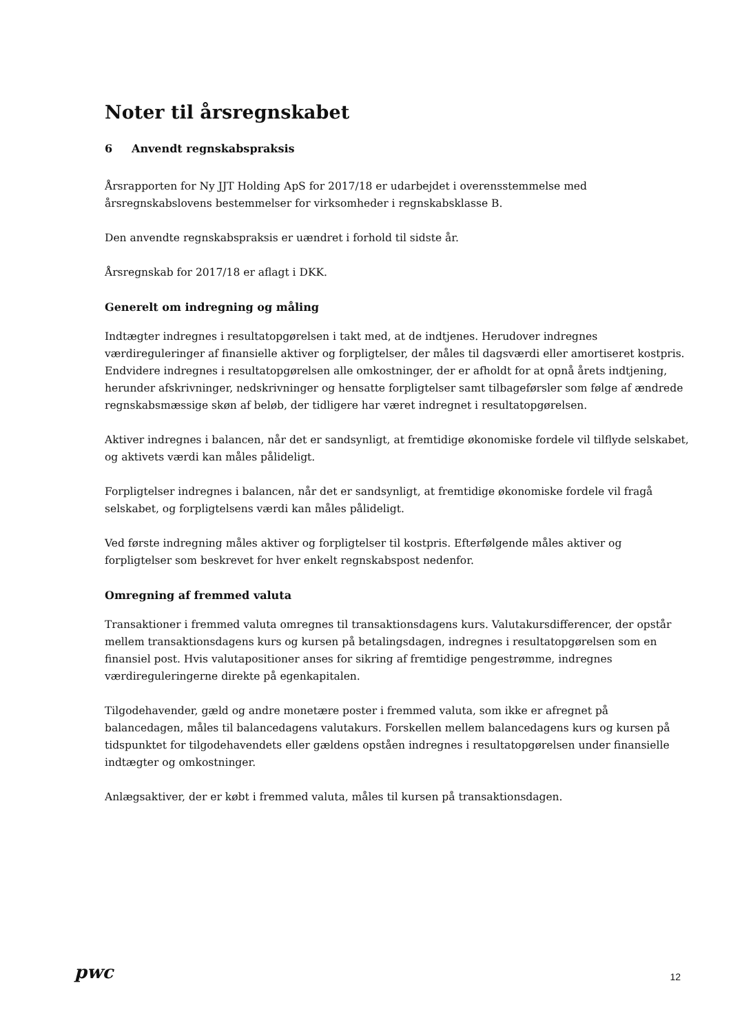Noter til årsregnskabet
6 Anvendt regnskabspraksis
Årsrapporten for Ny JJT Holding ApS for 2017/18 er udarbejdet i overensstemmelse med årsregnskabslovens bestemmelser for virksomheder i regnskabsklasse B.
Den anvendte regnskabspraksis er uændret i forhold til sidste år.
Årsregnskab for 2017/18 er aflagt i DKK.
Generelt om indregning og måling
Indtægter indregnes i resultatopgørelsen i takt med, at de indtjenes. Herudover indregnes værdireguleringer af finansielle aktiver og forpligtelser, der måles til dagsværdi eller amortiseret kostpris. Endvidere indregnes i resultatopgørelsen alle omkostninger, der er afholdt for at opnå årets indtjening, herunder afskrivninger, nedskrivninger og hensatte forpligtelser samt tilbageførsler som følge af ændrede regnskabsmæssige skøn af beløb, der tidligere har været indregnet i resultatopgørelsen.
Aktiver indregnes i balancen, når det er sandsynligt, at fremtidige økonomiske fordele vil tilflyde selskabet, og aktivets værdi kan måles pålideligt.
Forpligtelser indregnes i balancen, når det er sandsynligt, at fremtidige økonomiske fordele vil fragå selskabet, og forpligtelsens værdi kan måles pålideligt.
Ved første indregning måles aktiver og forpligtelser til kostpris. Efterfølgende måles aktiver og forpligtelser som beskrevet for hver enkelt regnskabspost nedenfor.
Omregning af fremmed valuta
Transaktioner i fremmed valuta omregnes til transaktionsdagens kurs. Valutakursdifferencer, der opstår mellem transaktionsdagens kurs og kursen på betalingsdagen, indregnes i resultatopgørelsen som en finansiel post. Hvis valutapositioner anses for sikring af fremtidige pengestrømme, indregnes værdireguleringerne direkte på egenkapitalen.
Tilgodehavender, gæld og andre monetære poster i fremmed valuta, som ikke er afregnet på balancedagen, måles til balancedagens valutakurs. Forskellen mellem balancedagens kurs og kursen på tidspunktet for tilgodehavendets eller gældens opståen indregnes i resultatopgørelsen under finansielle indtægter og omkostninger.
Anlægsaktiver, der er købt i fremmed valuta, måles til kursen på transaktionsdagen.
pwc
12